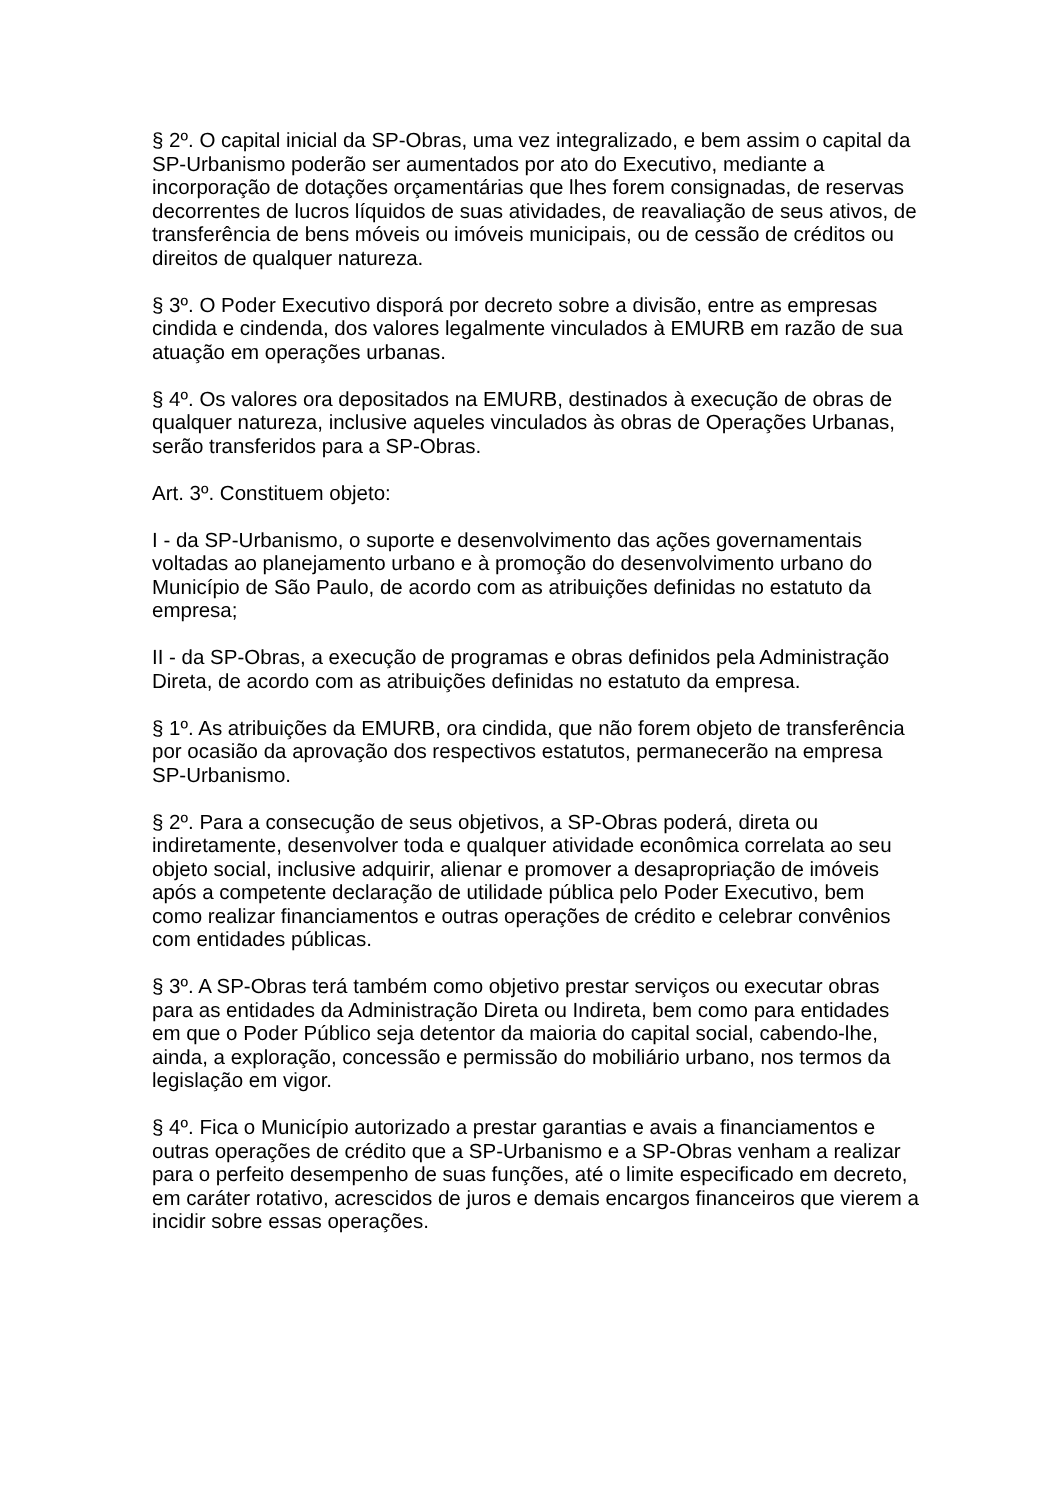§ 2º. O capital inicial da SP-Obras, uma vez integralizado, e bem assim o capital da SP-Urbanismo poderão ser aumentados por ato do Executivo, mediante a incorporação de dotações orçamentárias que lhes forem consignadas, de reservas decorrentes de lucros líquidos de suas atividades, de reavaliação de seus ativos, de transferência de bens móveis ou imóveis municipais, ou de cessão de créditos ou direitos de qualquer natureza.
§ 3º. O Poder Executivo disporá por decreto sobre a divisão, entre as empresas cindida e cindenda, dos valores legalmente vinculados à EMURB em razão de sua atuação em operações urbanas.
§ 4º. Os valores ora depositados na EMURB, destinados à execução de obras de qualquer natureza, inclusive aqueles vinculados às obras de Operações Urbanas, serão transferidos para a SP-Obras.
Art. 3º. Constituem objeto:
I - da SP-Urbanismo, o suporte e desenvolvimento das ações governamentais voltadas ao planejamento urbano e à promoção do desenvolvimento urbano do Município de São Paulo, de acordo com as atribuições definidas no estatuto da empresa;
II - da SP-Obras, a execução de programas e obras definidos pela Administração Direta, de acordo com as atribuições definidas no estatuto da empresa.
§ 1º. As atribuições da EMURB, ora cindida, que não forem objeto de transferência por ocasião da aprovação dos respectivos estatutos, permanecerão na empresa SP-Urbanismo.
§ 2º. Para a consecução de seus objetivos, a SP-Obras poderá, direta ou indiretamente, desenvolver toda e qualquer atividade econômica correlata ao seu objeto social, inclusive adquirir, alienar e promover a desapropriação de imóveis após a competente declaração de utilidade pública pelo Poder Executivo, bem como realizar financiamentos e outras operações de crédito e celebrar convênios com entidades públicas.
§ 3º. A SP-Obras terá também como objetivo prestar serviços ou executar obras para as entidades da Administração Direta ou Indireta, bem como para entidades em que o Poder Público seja detentor da maioria do capital social, cabendo-lhe, ainda, a exploração, concessão e permissão do mobiliário urbano, nos termos da legislação em vigor.
§ 4º. Fica o Município autorizado a prestar garantias e avais a financiamentos e outras operações de crédito que a SP-Urbanismo e a SP-Obras venham a realizar para o perfeito desempenho de suas funções, até o limite especificado em decreto, em caráter rotativo, acrescidos de juros e demais encargos financeiros que vierem a incidir sobre essas operações.